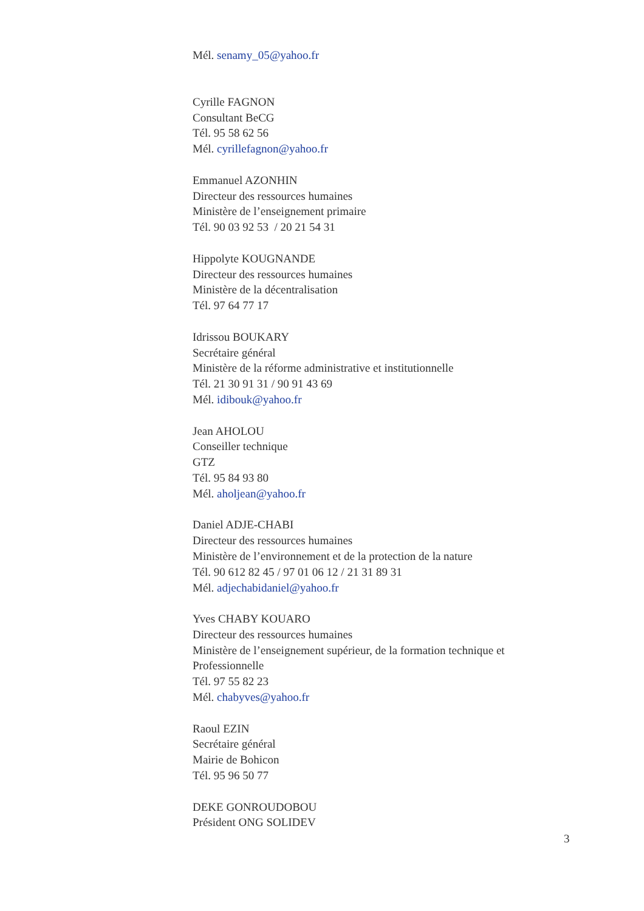Mél. senamy_05@yahoo.fr
Cyrille FAGNON
Consultant BeCG
Tél. 95 58 62 56
Mél. cyrillefagnon@yahoo.fr
Emmanuel AZONHIN
Directeur des ressources humaines
Ministère de l’enseignement primaire
Tél. 90 03 92 53 / 20 21 54 31
Hippolyte KOUGNANDE
Directeur des ressources humaines
Ministère de la décentralisation
Tél. 97 64 77 17
Idrissou BOUKARY
Secrétaire général
Ministère de la réforme administrative et institutionnelle
Tél. 21 30 91 31 / 90 91 43 69
Mél. idibouk@yahoo.fr
Jean AHOLOU
Conseiller technique
GTZ
Tél. 95 84 93 80
Mél. aholjean@yahoo.fr
Daniel ADJE-CHABI
Directeur des ressources humaines
Ministère de l’environnement et de la protection de la nature
Tél. 90 612 82 45 / 97 01 06 12 / 21 31 89 31
Mél. adjechabidaniel@yahoo.fr
Yves CHABY KOUARO
Directeur des ressources humaines
Ministère de l’enseignement supérieur, de la formation technique et
Professionnelle
Tél. 97 55 82 23
Mél. chabyves@yahoo.fr
Raoul EZIN
Secrétaire général
Mairie de Bohicon
Tél. 95 96 50 77
DEKE GONROUDOBOU
Président ONG SOLIDEV
3